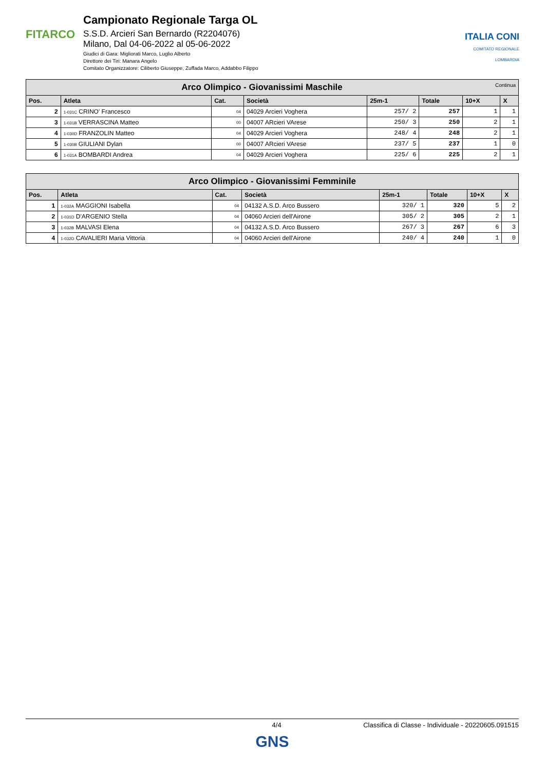FITARCO
Campionato Regionale Targa OL
S.S.D. Arcieri San Bernardo (R2204076)
Milano, Dal 04-06-2022 al 05-06-2022
Giudici di Gara: Migliorati Marco, Luglio Alberto
Direttore dei Tiri: Manara Angelo
Comitato Organizzatore: Ciliberto Giuseppe, Zuffada Marco, Addabbo Filippo
ITALIA CONI
COMITATO REGIONALE LOMBARDIA
| Arco Olimpico - Giovanissimi Maschile Continua | | | | | | | |
| Pos. | Atleta | Cat. | Società | 25m-1 | Totale | 10+X | X |
| 2 | 1-031C CRINO' Francesco | 04 | 04029 Arcieri Voghera | 257/ 2 | 257 | 1 | 1 |
| 3 | 1-031B VERRASCINA Matteo | 00 | 04007 ARcieri VArese | 250/ 3 | 250 | 2 | 1 |
| 4 | 1-030D FRANZOLIN Matteo | 04 | 04029 Arcieri Voghera | 248/ 4 | 248 | 2 | 1 |
| 5 | 1-030B GIULIANI Dylan | 00 | 04007 ARcieri VArese | 237/ 5 | 237 | 1 | 0 |
| 6 | 1-031A BOMBARDI Andrea | 04 | 04029 Arcieri Voghera | 225/ 6 | 225 | 2 | 1 |
| Arco Olimpico - Giovanissimi Femminile | | | | | | | |
| Pos. | Atleta | Cat. | Società | 25m-1 | Totale | 10+X | X |
| 1 | 1-032A MAGGIONI Isabella | 04 | 04132 A.S.D. Arco Bussero | 320/ 1 | 320 | 5 | 2 |
| 2 | 1-031D D'ARGENIO Stella | 04 | 04060 Arcieri dell'Airone | 305/ 2 | 305 | 2 | 1 |
| 3 | 1-032B MALVASI Elena | 04 | 04132 A.S.D. Arco Bussero | 267/ 3 | 267 | 6 | 3 |
| 4 | 1-032D CAVALIERI Maria Vittoria | 04 | 04060 Arcieri dell'Airone | 240/ 4 | 240 | 1 | 0 |
4/4 Classifica di Classe - Individuale - 20220605.091515
GNS